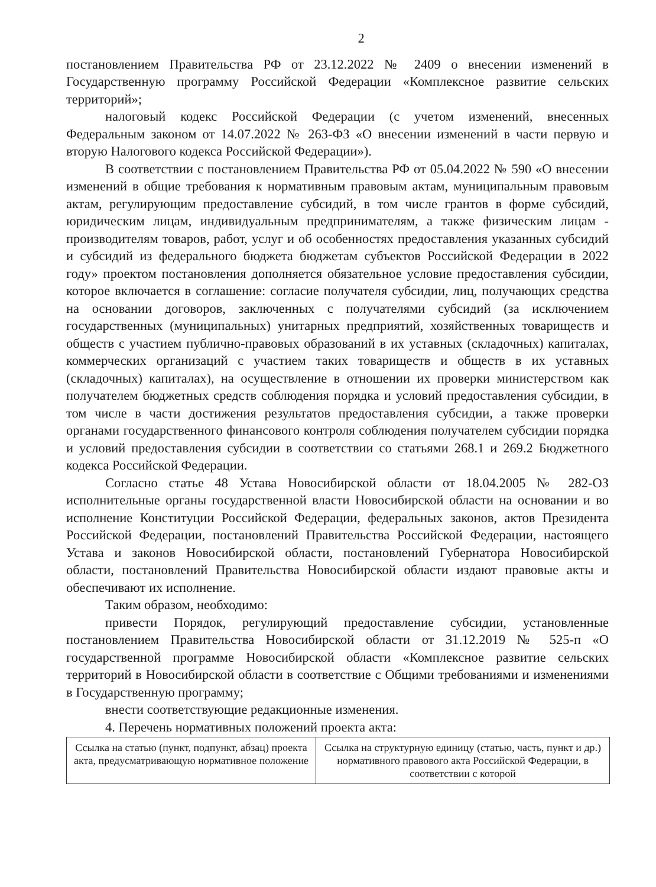2
постановлением Правительства РФ от 23.12.2022 № 2409 о внесении изменений в Государственную программу Российской Федерации «Комплексное развитие сельских территорий»;
налоговый кодекс Российской Федерации (с учетом изменений, внесенных Федеральным законом от 14.07.2022 № 263-ФЗ «О внесении изменений в части первую и вторую Налогового кодекса Российской Федерации»).
В соответствии с постановлением Правительства РФ от 05.04.2022 № 590 «О внесении изменений в общие требования к нормативным правовым актам, муниципальным правовым актам, регулирующим предоставление субсидий, в том числе грантов в форме субсидий, юридическим лицам, индивидуальным предпринимателям, а также физическим лицам - производителям товаров, работ, услуг и об особенностях предоставления указанных субсидий и субсидий из федерального бюджета бюджетам субъектов Российской Федерации в 2022 году» проектом постановления дополняется обязательное условие предоставления субсидии, которое включается в соглашение: согласие получателя субсидии, лиц, получающих средства на основании договоров, заключенных с получателями субсидий (за исключением государственных (муниципальных) унитарных предприятий, хозяйственных товариществ и обществ с участием публично-правовых образований в их уставных (складочных) капиталах, коммерческих организаций с участием таких товариществ и обществ в их уставных (складочных) капиталах), на осуществление в отношении их проверки министерством как получателем бюджетных средств соблюдения порядка и условий предоставления субсидии, в том числе в части достижения результатов предоставления субсидии, а также проверки органами государственного финансового контроля соблюдения получателем субсидии порядка и условий предоставления субсидии в соответствии со статьями 268.1 и 269.2 Бюджетного кодекса Российской Федерации.
Согласно статье 48 Устава Новосибирской области от 18.04.2005 № 282-ОЗ исполнительные органы государственной власти Новосибирской области на основании и во исполнение Конституции Российской Федерации, федеральных законов, актов Президента Российской Федерации, постановлений Правительства Российской Федерации, настоящего Устава и законов Новосибирской области, постановлений Губернатора Новосибирской области, постановлений Правительства Новосибирской области издают правовые акты и обеспечивают их исполнение.
Таким образом, необходимо:
привести Порядок, регулирующий предоставление субсидии, установленные постановлением Правительства Новосибирской области от 31.12.2019 № 525-п «О государственной программе Новосибирской области «Комплексное развитие сельских территорий в Новосибирской области в соответствие с Общими требованиями и изменениями в Государственную программу;
внести соответствующие редакционные изменения.
4. Перечень нормативных положений проекта акта:
| Ссылка на статью (пункт, подпункт, абзац) проекта акта, предусматривающую нормативное положение | Ссылка на структурную единицу (статью, часть, пункт и др.) нормативного правового акта Российской Федерации, в соответствии с которой |